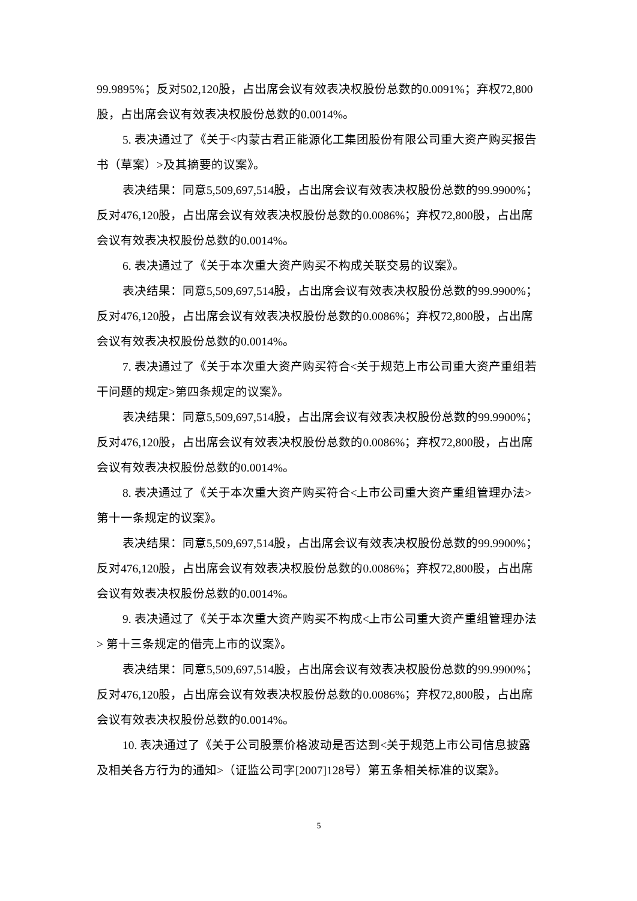99.9895%；反对502,120股，占出席会议有效表决权股份总数的0.0091%；弃权72,800股，占出席会议有效表决权股份总数的0.0014%。
5. 表决通过了《关于<内蒙古君正能源化工集团股份有限公司重大资产购买报告书（草案）>及其摘要的议案》。
表决结果：同意5,509,697,514股，占出席会议有效表决权股份总数的99.9900%；反对476,120股，占出席会议有效表决权股份总数的0.0086%；弃权72,800股，占出席会议有效表决权股份总数的0.0014%。
6. 表决通过了《关于本次重大资产购买不构成关联交易的议案》。
表决结果：同意5,509,697,514股，占出席会议有效表决权股份总数的99.9900%；反对476,120股，占出席会议有效表决权股份总数的0.0086%；弃权72,800股，占出席会议有效表决权股份总数的0.0014%。
7. 表决通过了《关于本次重大资产购买符合<关于规范上市公司重大资产重组若干问题的规定>第四条规定的议案》。
表决结果：同意5,509,697,514股，占出席会议有效表决权股份总数的99.9900%；反对476,120股，占出席会议有效表决权股份总数的0.0086%；弃权72,800股，占出席会议有效表决权股份总数的0.0014%。
8. 表决通过了《关于本次重大资产购买符合<上市公司重大资产重组管理办法>第十一条规定的议案》。
表决结果：同意5,509,697,514股，占出席会议有效表决权股份总数的99.9900%；反对476,120股，占出席会议有效表决权股份总数的0.0086%；弃权72,800股，占出席会议有效表决权股份总数的0.0014%。
9. 表决通过了《关于本次重大资产购买不构成<上市公司重大资产重组管理办法> 第十三条规定的借壳上市的议案》。
表决结果：同意5,509,697,514股，占出席会议有效表决权股份总数的99.9900%；反对476,120股，占出席会议有效表决权股份总数的0.0086%；弃权72,800股，占出席会议有效表决权股份总数的0.0014%。
10. 表决通过了《关于公司股票价格波动是否达到<关于规范上市公司信息披露及相关各方行为的通知>（证监公司字[2007]128号）第五条相关标准的议案》。
5